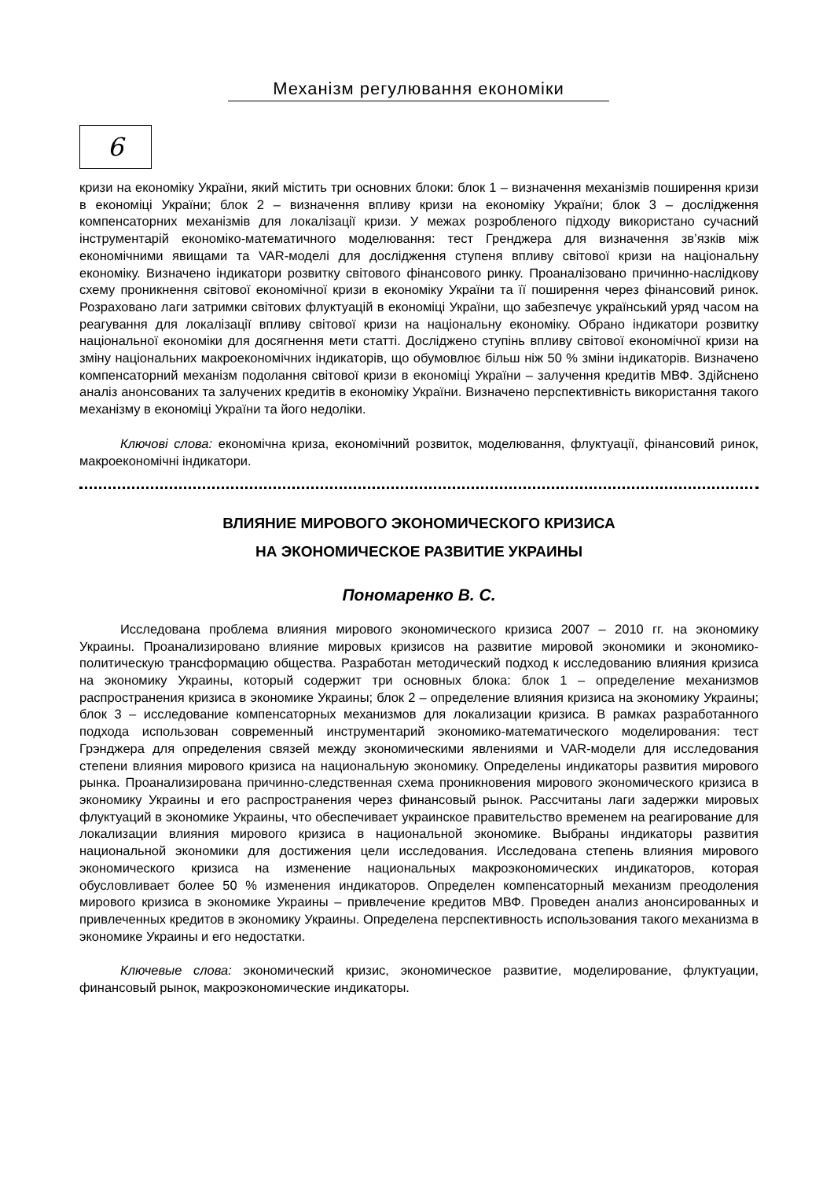Механізм регулювання економіки
6
кризи на економіку України, який містить три основних блоки: блок 1 – визначення механізмів поширення кризи в економіці України; блок 2 – визначення впливу кризи на економіку України; блок 3 – дослідження компенсаторних механізмів для локалізації кризи. У межах розробленого підходу використано сучасний інструментарій економіко-математичного моделювання: тест Гренджера для визначення зв’язків між економічними явищами та VAR-моделі для дослідження ступеня впливу світової кризи на національну економіку. Визначено індикатори розвитку світового фінансового ринку. Проаналізовано причинно-наслідкову схему проникнення світової економічної кризи в економіку України та її поширення через фінансовий ринок. Розраховано лаги затримки світових флуктуацій в економіці України, що забезпечує український уряд часом на реагування для локалізації впливу світової кризи на національну економіку. Обрано індикатори розвитку національної економіки для досягнення мети статті. Досліджено ступінь впливу світової економічної кризи на зміну національних макроекономічних індикаторів, що обумовлює більш ніж 50 % зміни індикаторів. Визначено компенсаторний механізм подолання світової кризи в економіці України – залучення кредитів МВФ. Здійснено аналіз анонсованих та залучених кредитів в економіку України. Визначено перспективність використання такого механізму в економіці України та його недоліки.
Ключові слова: економічна криза, економічний розвиток, моделювання, флуктуації, фінансовий ринок, макроекономічні індикатори.
ВЛИЯНИЕ МИРОВОГО ЭКОНОМИЧЕСКОГО КРИЗИСА
НА ЭКОНОМИЧЕСКОЕ РАЗВИТИЕ УКРАИНЫ
Пономаренко В. С.
Исследована проблема влияния мирового экономического кризиса 2007 – 2010 гг. на экономику Украины. Проанализировано влияние мировых кризисов на развитие мировой экономики и экономико-политическую трансформацию общества. Разработан методический подход к исследованию влияния кризиса на экономику Украины, который содержит три основных блока: блок 1 – определение механизмов распространения кризиса в экономике Украины; блок 2 – определение влияния кризиса на экономику Украины; блок 3 – исследование компенсаторных механизмов для локализации кризиса. В рамках разработанного подхода использован современный инструментарий экономико-математического моделирования: тест Грэнджера для определения связей между экономическими явлениями и VAR-модели для исследования степени влияния мирового кризиса на национальную экономику. Определены индикаторы развития мирового рынка. Проанализирована причинно-следственная схема проникновения мирового экономического кризиса в экономику Украины и его распространения через финансовый рынок. Рассчитаны лаги задержки мировых флуктуаций в экономике Украины, что обеспечивает украинское правительство временем на реагирование для локализации влияния мирового кризиса в национальной экономике. Выбраны индикаторы развития национальной экономики для достижения цели исследования. Исследована степень влияния мирового экономического кризиса на изменение национальных макроэкономических индикаторов, которая обусловливает более 50 % изменения индикаторов. Определен компенсаторный механизм преодоления мирового кризиса в экономике Украины – привлечение кредитов МВФ. Проведен анализ анонсированных и привлеченных кредитов в экономику Украины. Определена перспективность использования такого механизма в экономике Украины и его недостатки.
Ключевые слова: экономический кризис, экономическое развитие, моделирование, флуктуации, финансовый рынок, макроэкономические индикаторы.